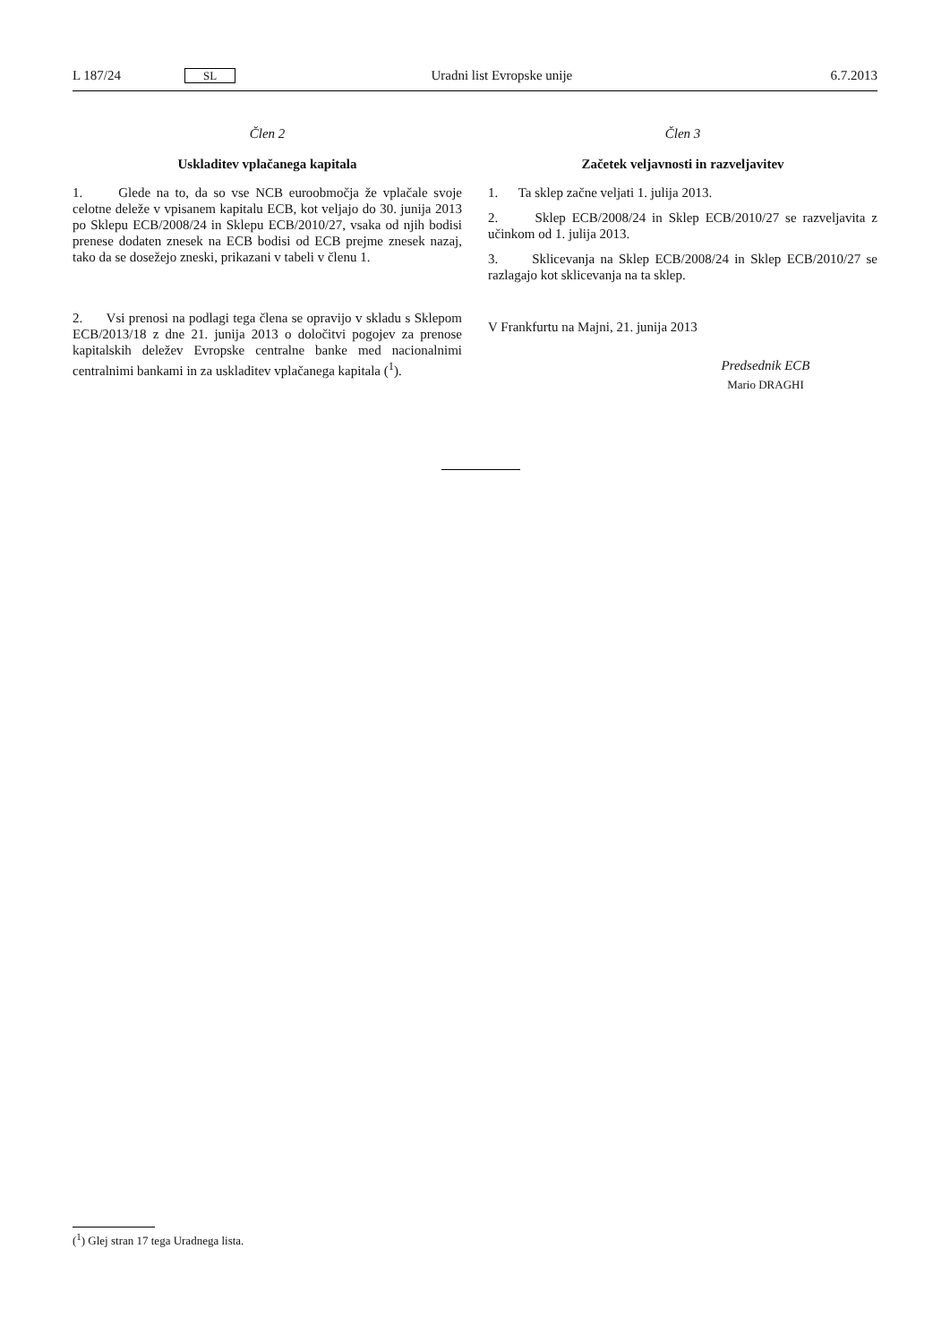L 187/24 SL Uradni list Evropske unije 6.7.2013
Člen 2
Uskladitev vplačanega kapitala
1. Glede na to, da so vse NCB euroobmočja že vplačale svoje celotne deleže v vpisanem kapitalu ECB, kot veljajo do 30. junija 2013 po Sklepu ECB/2008/24 in Sklepu ECB/2010/27, vsaka od njih bodisi prenese dodaten znesek na ECB bodisi od ECB prejme znesek nazaj, tako da se dosežejo zneski, prikazani v tabeli v členu 1.
2. Vsi prenosi na podlagi tega člena se opravijo v skladu s Sklepom ECB/2013/18 z dne 21. junija 2013 o določitvi pogojev za prenose kapitalskih deležev Evropske centralne banke med nacionalnimi centralnimi bankami in za uskladitev vplačanega kapitala (<sup>1</sup>).
Člen 3
Začetek veljavnosti in razveljavitev
1. Ta sklep začne veljati 1. julija 2013.
2. Sklep ECB/2008/24 in Sklep ECB/2010/27 se razveljavita z učinkom od 1. julija 2013.
3. Sklicevanja na Sklep ECB/2008/24 in Sklep ECB/2010/27 se razlagajo kot sklicevanja na ta sklep.
V Frankfurtu na Majni, 21. junija 2013
Predsednik ECB
Mario DRAGHI
(<sup>1</sup>) Glej stran 17 tega Uradnega lista.